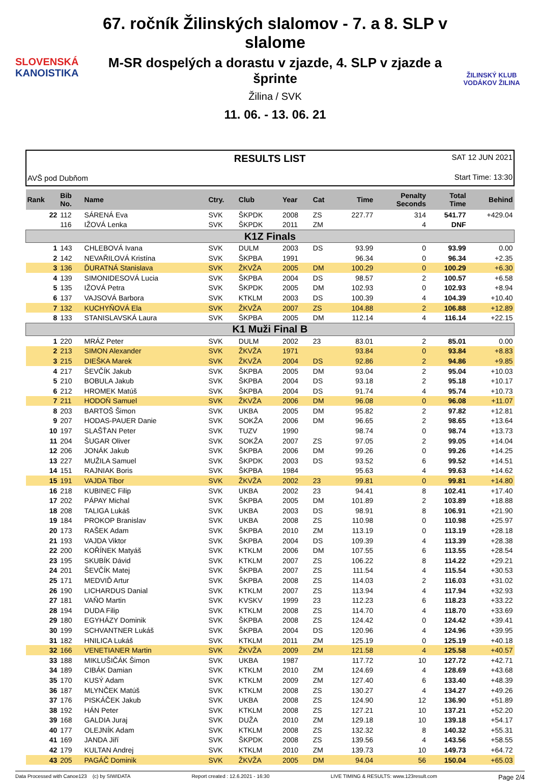SLOVENSKÁ
KANOISTIKA
67. ročník Žilinských slalomov - 7. a 8. SLP v slalome
M-SR dospelých a dorastu v zjazde, 4. SLP v zjazde a šprinte
Žilina / SVK
11. 06. - 13. 06. 21
ŽILINSKÝ KLUB VODÁKOV ŽILINA
AVŠ pod Dubňom
RESULTS LIST
SAT 12 JUN 2021
Start Time: 13:30
| Rank | Bib No. | Name | Ctry. | Club | Year | Cat | Time | Penalty Seconds | Total Time | Behind |
| --- | --- | --- | --- | --- | --- | --- | --- | --- | --- | --- |
| 22 | 112 | SÁRENÁ Eva | SVK | ŠKPDK | 2008 | ZS | 227.77 | 314 | 541.77 | +429.04 |
| | 116 | IŽOVÁ Lenka | SVK | ŠKPDK | 2011 | ZM | | 4 | DNF | |
| K1Z Finals | | | | | | | | | | |
| 1 | 143 | CHLEBOVÁ Ivana | SVK | DULM | 2003 | DS | 93.99 | 0 | 93.99 | 0.00 |
| 2 | 142 | NEVAŘILOVÁ Kristína | SVK | ŠKPBA | 1991 | | 96.34 | 0 | 96.34 | +2.35 |
| 3 | 136 | ĎURATNÁ Stanislava | SVK | ŽKVŽA | 2005 | DM | 100.29 | 0 | 100.29 | +6.30 |
| 4 | 139 | SIMONIDESOVÁ Lucia | SVK | ŠKPBA | 2004 | DS | 98.57 | 2 | 100.57 | +6.58 |
| 5 | 135 | IŽOVÁ Petra | SVK | ŠKPDK | 2005 | DM | 102.93 | 0 | 102.93 | +8.94 |
| 6 | 137 | VAJSOVÁ Barbora | SVK | KTKLM | 2003 | DS | 100.39 | 4 | 104.39 | +10.40 |
| 7 | 132 | KUCHYŇOVÁ Ela | SVK | ŽKVŽA | 2007 | ZS | 104.88 | 2 | 106.88 | +12.89 |
| 8 | 133 | STANISLAVSKÁ Laura | SVK | ŠKPBA | 2005 | DM | 112.14 | 4 | 116.14 | +22.15 |
| K1 Muži Final B | | | | | | | | | | |
| 1 | 220 | MRÁZ Peter | SVK | DULM | 2002 | 23 | 83.01 | 2 | 85.01 | 0.00 |
| 2 | 213 | SIMON Alexander | SVK | ŽKVŽA | 1971 | | 93.84 | 0 | 93.84 | +8.83 |
| 3 | 215 | DIEŠKA Marek | SVK | ŽKVŽA | 2004 | DS | 92.86 | 2 | 94.86 | +9.85 |
| 4 | 217 | ŠEVČÍK Jakub | SVK | ŠKPBA | 2005 | DM | 93.04 | 2 | 95.04 | +10.03 |
| 5 | 210 | BOBULA Jakub | SVK | ŠKPBA | 2004 | DS | 93.18 | 2 | 95.18 | +10.17 |
| 6 | 212 | HROMEK Matúš | SVK | ŠKPBA | 2004 | DS | 91.74 | 4 | 95.74 | +10.73 |
| 7 | 211 | HODOŇ Samuel | SVK | ŽKVŽA | 2006 | DM | 96.08 | 0 | 96.08 | +11.07 |
| 8 | 203 | BARTOŠ Šimon | SVK | UKBA | 2005 | DM | 95.82 | 2 | 97.82 | +12.81 |
| 9 | 207 | HODAS-PAUER Danie | SVK | SOKŽA | 2006 | DM | 96.65 | 2 | 98.65 | +13.64 |
| 10 | 197 | SLAŠŤAN Peter | SVK | TUZV | 1990 | | 98.74 | 0 | 98.74 | +13.73 |
| 11 | 204 | ŠUGAR Oliver | SVK | SOKŽA | 2007 | ZS | 97.05 | 2 | 99.05 | +14.04 |
| 12 | 206 | JONÁK Jakub | SVK | ŠKPBA | 2006 | DM | 99.26 | 0 | 99.26 | +14.25 |
| 13 | 227 | MUŽILA Samuel | SVK | ŠKPDK | 2003 | DS | 93.52 | 6 | 99.52 | +14.51 |
| 14 | 151 | RAJNIAK Boris | SVK | ŠKPBA | 1984 | | 95.63 | 4 | 99.63 | +14.62 |
| 15 | 191 | VAJDA Tibor | SVK | ŽKVŽA | 2002 | 23 | 99.81 | 0 | 99.81 | +14.80 |
| 16 | 218 | KUBINEC Filip | SVK | UKBA | 2002 | 23 | 94.41 | 8 | 102.41 | +17.40 |
| 17 | 202 | PÁPAY Michal | SVK | ŠKPBA | 2005 | DM | 101.89 | 2 | 103.89 | +18.88 |
| 18 | 208 | TALIGA Lukáš | SVK | UKBA | 2003 | DS | 98.91 | 8 | 106.91 | +21.90 |
| 19 | 184 | PROKOP Branislav | SVK | UKBA | 2008 | ZS | 110.98 | 0 | 110.98 | +25.97 |
| 20 | 173 | RAŠEK Adam | SVK | ŠKPBA | 2010 | ZM | 113.19 | 0 | 113.19 | +28.18 |
| 21 | 193 | VAJDA Viktor | SVK | ŠKPBA | 2004 | DS | 109.39 | 4 | 113.39 | +28.38 |
| 22 | 200 | KOŘÍNEK Matyáš | SVK | KTKLM | 2006 | DM | 107.55 | 6 | 113.55 | +28.54 |
| 23 | 195 | SKUBÍK Dávid | SVK | KTKLM | 2007 | ZS | 106.22 | 8 | 114.22 | +29.21 |
| 24 | 201 | ŠEVČÍK Matej | SVK | ŠKPBA | 2007 | ZS | 111.54 | 4 | 115.54 | +30.53 |
| 25 | 171 | MEDVIĎ Artur | SVK | ŠKPBA | 2008 | ZS | 114.03 | 2 | 116.03 | +31.02 |
| 26 | 190 | LICHARDUS Danial | SVK | KTKLM | 2007 | ZS | 113.94 | 4 | 117.94 | +32.93 |
| 27 | 181 | VAŇO Martin | SVK | KVSKV | 1999 | 23 | 112.23 | 6 | 118.23 | +33.22 |
| 28 | 194 | DUDA Filip | SVK | KTKLM | 2008 | ZS | 114.70 | 4 | 118.70 | +33.69 |
| 29 | 180 | EGYHÁZY Dominik | SVK | ŠKPBA | 2008 | ZS | 124.42 | 0 | 124.42 | +39.41 |
| 30 | 199 | SCHVANTNER Lukáš | SVK | ŠKPBA | 2004 | DS | 120.96 | 4 | 124.96 | +39.95 |
| 31 | 182 | HNILICA Lukáš | SVK | KTKLM | 2011 | ZM | 125.19 | 0 | 125.19 | +40.18 |
| 32 | 166 | VENETIANER Martin | SVK | ŽKVŽA | 2009 | ZM | 121.58 | 4 | 125.58 | +40.57 |
| 33 | 188 | MIKLUŠIČÁK Šimon | SVK | UKBA | 1987 | | 117.72 | 10 | 127.72 | +42.71 |
| 34 | 189 | CIBÁK Damian | SVK | KTKLM | 2010 | ZM | 124.69 | 4 | 128.69 | +43.68 |
| 35 | 170 | KUSÝ Adam | SVK | KTKLM | 2009 | ZM | 127.40 | 6 | 133.40 | +48.39 |
| 36 | 187 | MLYNČEK Matúš | SVK | KTKLM | 2008 | ZS | 130.27 | 4 | 134.27 | +49.26 |
| 37 | 176 | PISKÁČEK Jakub | SVK | UKBA | 2008 | ZS | 124.90 | 12 | 136.90 | +51.89 |
| 38 | 192 | HÁN Peter | SVK | KTKLM | 2008 | ZS | 127.21 | 10 | 137.21 | +52.20 |
| 39 | 168 | GALDIA Juraj | SVK | DUŽA | 2010 | ZM | 129.18 | 10 | 139.18 | +54.17 |
| 40 | 177 | OLEJNÍK Adam | SVK | KTKLM | 2008 | ZS | 132.32 | 8 | 140.32 | +55.31 |
| 41 | 169 | JANDA Jiří | SVK | ŠKPDK | 2008 | ZS | 139.56 | 4 | 143.56 | +58.55 |
| 42 | 179 | KULTAN Andrej | SVK | KTKLM | 2010 | ZM | 139.73 | 10 | 149.73 | +64.72 |
| 43 | 205 | PAGÁČ Dominik | SVK | ŽKVŽA | 2005 | DM | 94.04 | 56 | 150.04 | +65.03 |
Data Processed with Canoe123 (c) by SIWIDATA Report created : 12.6.2021 - 16:30 LIVE TIMING & RESULTS: www.123result.com Page 2/4